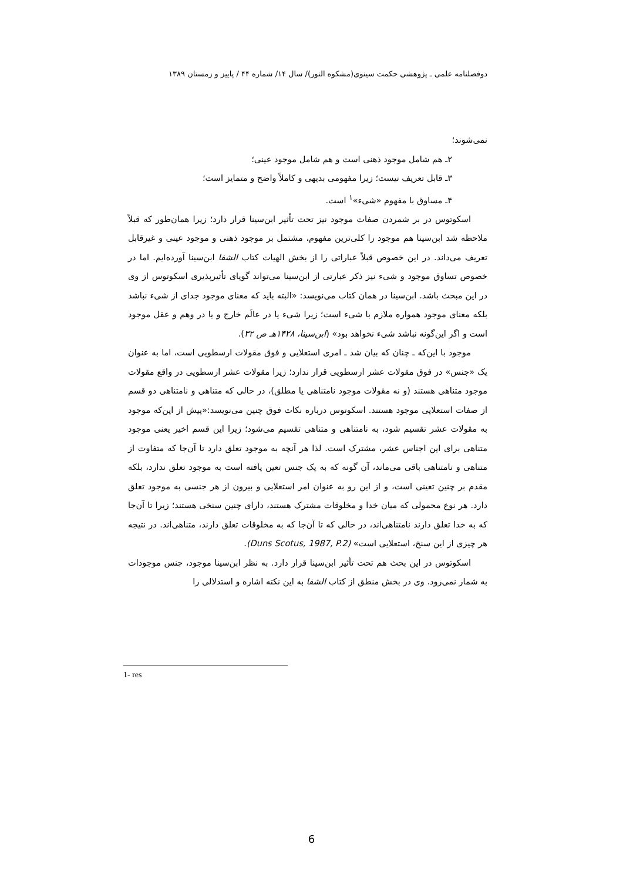دوفصلنامه علمی ـ پژوهشی حکمت سینوی(مشکوه النور)/ سال ۱۴/ شماره ۴۴ / پاییز و زمستان ۱۳۸۹
نمی‌شوند؛
۲ـ هم شامل موجود ذهنی است و هم شامل موجود عینی؛
۳ـ قابل تعریف نیست؛ زیرا مفهومی بدیهی و کاملاً واضح و متمایز است؛
۴ـ مساوق با مفهوم «شیء»<sup>۱</sup> است.
اسکوتوس در بر شمردن صفات موجود نیز تحت تأثیر ابن‌سینا قرار دارد؛ زیرا همان‌طور که قبلاً ملاحظه شد ابن‌سینا هم موجود را کلی‌ترین مفهوم، مشتمل بر موجود ذهنی و موجود عینی و غیرقابل تعریف می‌داند. در این خصوص قبلاً عباراتی را از بخش الهیات کتاب الشفا ابن‌سینا آورده‌ایم. اما در خصوص تساوق موجود و شیء نیز ذکر عبارتی از ابن‌سینا می‌تواند گویای تأثیرپذیری اسکوتوس از وی در این مبحث باشد. ابن‌سینا در همان کتاب می‌نویسد: «البته باید که معنای موجود جدای از شیء نباشد بلکه معنای موجود همواره ملازم با شیء است؛ زیرا شیء یا در عالَم خارج و یا در وهم و عقل موجود است و اگر این‌گونه نباشد شیء نخواهد بود» (ابن‌سینا، ۱۴۲۸هـ ص ۳۲).
موجود با این‌که ـ چنان که بیان شد ـ امری استعلایی و فوق مقولات ارسطویی است، اما به عنوان یک «جنس» در فوق مقولات عشر ارسطویی قرار ندارد؛ زیرا مقولات عشر ارسطویی در واقع مقولات موجود متناهی هستند (و نه مقولات موجود نامتناهی یا مطلق)، در حالی که متناهی و نامتناهی دو قسم از صفات استعلایی موجود هستند. اسکوتوس درباره نکات فوق چنین می‌نویسد:«پیش از این‌که موجود به مقولات عشر تقسیم شود، به نامتناهی و متناهی تقسیم می‌شود؛ زیرا این قسم اخیر یعنی موجود متناهی برای این اجناس عشر، مشترک است. لذا هر آنچه به موجود تعلق دارد تا آن‌جا که متفاوت از متناهی و نامتناهی باقی می‌ماند، آن گونه که به یک جنس تعین یافته است به موجود تعلق ندارد، بلکه مقدم بر چنین تعینی است، و از این رو به عنوان امر استعلایی و بیرون از هر جنسی به موجود تعلق دارد. هر نوع محمولی که میان خدا و مخلوقات مشترک هستند، دارای چنین سنخی هستند؛ زیرا تا آن‌جا که به خدا تعلق دارند نامتناهی‌اند، در حالی که تا آن‌جا که به مخلوقات تعلق دارند، متناهی‌اند. در نتیجه هر چیزی از این سنخ، استعلایی است» (Duns Scotus, 1987, P.2).
اسکوتوس در این بحث هم تحت تأثیر ابن‌سینا قرار دارد. به نظر ابن‌سینا موجود، جنس موجودات به شمار نمی‌رود. وی در بخش منطق از کتاب الشفا به این نکته اشاره و استدلالی را
1- res
6